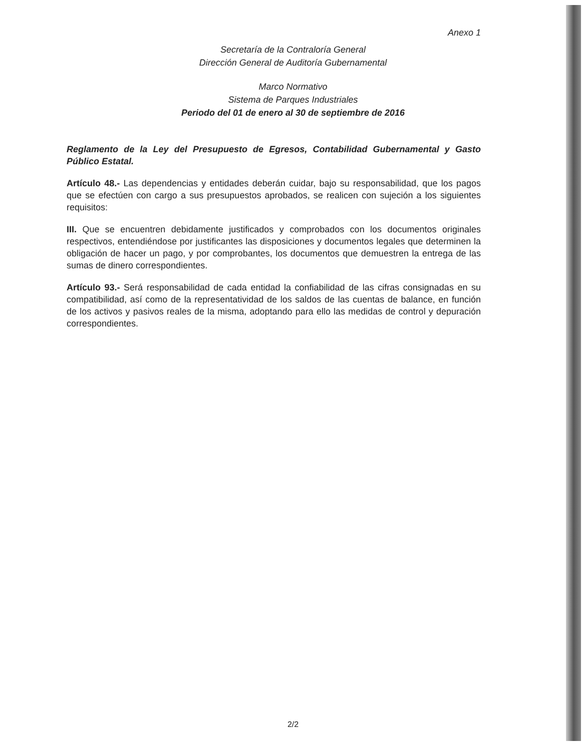Anexo 1
Secretaría de la Contraloría General
Dirección General de Auditoría Gubernamental
Marco Normativo
Sistema de Parques Industriales
Periodo del 01 de enero al 30 de septiembre de 2016
Reglamento de la Ley del Presupuesto de Egresos, Contabilidad Gubernamental y Gasto Público Estatal.
Artículo 48.- Las dependencias y entidades deberán cuidar, bajo su responsabilidad, que los pagos que se efectúen con cargo a sus presupuestos aprobados, se realicen con sujeción a los siguientes requisitos:
III. Que se encuentren debidamente justificados y comprobados con los documentos originales respectivos, entendiéndose por justificantes las disposiciones y documentos legales que determinen la obligación de hacer un pago, y por comprobantes, los documentos que demuestren la entrega de las sumas de dinero correspondientes.
Artículo 93.- Será responsabilidad de cada entidad la confiabilidad de las cifras consignadas en su compatibilidad, así como de la representatividad de los saldos de las cuentas de balance, en función de los activos y pasivos reales de la misma, adoptando para ello las medidas de control y depuración correspondientes.
2/2